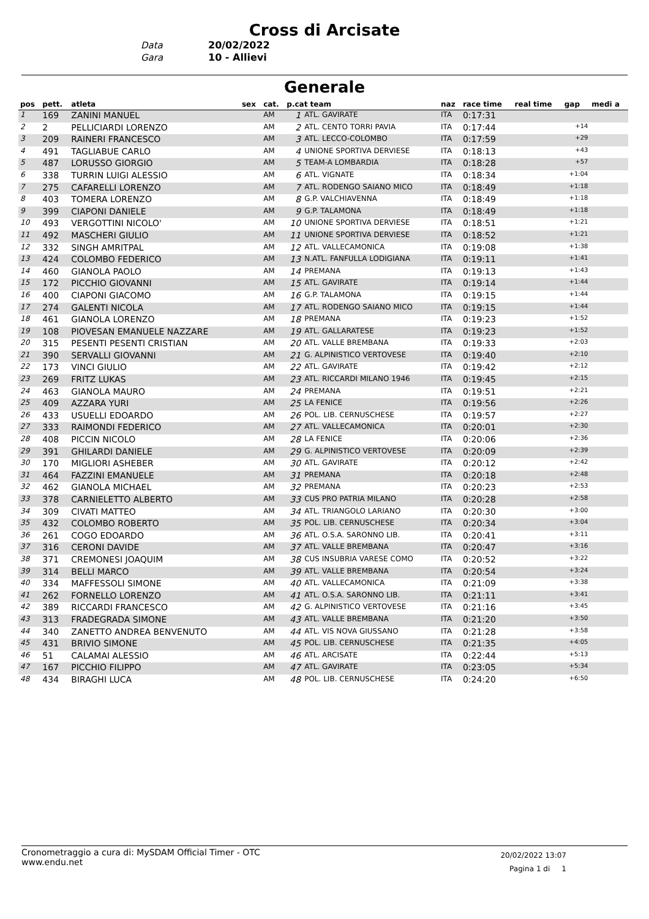Cross di Arcisate
Data 20/02/2022
Gara 10 - Allievi
Generale
| pos | pett. | atleta | sex | cat. | p.cat team | | naz | race time | real time | gap | medi a |
| --- | --- | --- | --- | --- | --- | --- | --- | --- | --- | --- | --- |
| 1 | 169 | ZANINI MANUEL | | AM | 1 | ATL. GAVIRATE | ITA | 0:17:31 | | | |
| 2 | 2 | PELLICIARDI LORENZO | | AM | 2 | ATL. CENTO TORRI PAVIA | ITA | 0:17:44 | | +14 | |
| 3 | 209 | RAINERI FRANCESCO | | AM | 3 | ATL. LECCO-COLOMBO | ITA | 0:17:59 | | +29 | |
| 4 | 491 | TAGLIABUE CARLO | | AM | 4 | UNIONE SPORTIVA DERVIESE | ITA | 0:18:13 | | +43 | |
| 5 | 487 | LORUSSO GIORGIO | | AM | 5 | TEAM-A LOMBARDIA | ITA | 0:18:28 | | +57 | |
| 6 | 338 | TURRIN LUIGI ALESSIO | | AM | 6 | ATL. VIGNATE | ITA | 0:18:34 | | +1:04 | |
| 7 | 275 | CAFARELLI LORENZO | | AM | 7 | ATL. RODENGO SAIANO MICO | ITA | 0:18:49 | | +1:18 | |
| 8 | 403 | TOMERA LORENZO | | AM | 8 | G.P. VALCHIAVENNA | ITA | 0:18:49 | | +1:18 | |
| 9 | 399 | CIAPONI DANIELE | | AM | 9 | G.P. TALAMONA | ITA | 0:18:49 | | +1:18 | |
| 10 | 493 | VERGOTTINI NICOLO' | | AM | 10 | UNIONE SPORTIVA DERVIESE | ITA | 0:18:51 | | +1:21 | |
| 11 | 492 | MASCHERI GIULIO | | AM | 11 | UNIONE SPORTIVA DERVIESE | ITA | 0:18:52 | | +1:21 | |
| 12 | 332 | SINGH AMRITPAL | | AM | 12 | ATL. VALLECAMONICA | ITA | 0:19:08 | | +1:38 | |
| 13 | 424 | COLOMBO FEDERICO | | AM | 13 | N.ATL. FANFULLA LODIGIANA | ITA | 0:19:11 | | +1:41 | |
| 14 | 460 | GIANOLA PAOLO | | AM | 14 | PREMANA | ITA | 0:19:13 | | +1:43 | |
| 15 | 172 | PICCHIO GIOVANNI | | AM | 15 | ATL. GAVIRATE | ITA | 0:19:14 | | +1:44 | |
| 16 | 400 | CIAPONI GIACOMO | | AM | 16 | G.P. TALAMONA | ITA | 0:19:15 | | +1:44 | |
| 17 | 274 | GALENTI NICOLA | | AM | 17 | ATL. RODENGO SAIANO MICO | ITA | 0:19:15 | | +1:44 | |
| 18 | 461 | GIANOLA LORENZO | | AM | 18 | PREMANA | ITA | 0:19:23 | | +1:52 | |
| 19 | 108 | PIOVESAN EMANUELE NAZZARE | | AM | 19 | ATL. GALLARATESE | ITA | 0:19:23 | | +1:52 | |
| 20 | 315 | PESENTI PESENTI CRISTIAN | | AM | 20 | ATL. VALLE BREMBANA | ITA | 0:19:33 | | +2:03 | |
| 21 | 390 | SERVALLI GIOVANNI | | AM | 21 | G. ALPINISTICO VERTOVESE | ITA | 0:19:40 | | +2:10 | |
| 22 | 173 | VINCI GIULIO | | AM | 22 | ATL. GAVIRATE | ITA | 0:19:42 | | +2:12 | |
| 23 | 269 | FRITZ LUKAS | | AM | 23 | ATL. RICCARDI MILANO 1946 | ITA | 0:19:45 | | +2:15 | |
| 24 | 463 | GIANOLA MAURO | | AM | 24 | PREMANA | ITA | 0:19:51 | | +2:21 | |
| 25 | 409 | AZZARA YURI | | AM | 25 | LA FENICE | ITA | 0:19:56 | | +2:26 | |
| 26 | 433 | USUELLI EDOARDO | | AM | 26 | POL. LIB. CERNUSCHESE | ITA | 0:19:57 | | +2:27 | |
| 27 | 333 | RAIMONDI FEDERICO | | AM | 27 | ATL. VALLECAMONICA | ITA | 0:20:01 | | +2:30 | |
| 28 | 408 | PICCIN NICOLO | | AM | 28 | LA FENICE | ITA | 0:20:06 | | +2:36 | |
| 29 | 391 | GHILARDI DANIELE | | AM | 29 | G. ALPINISTICO VERTOVESE | ITA | 0:20:09 | | +2:39 | |
| 30 | 170 | MIGLIORI ASHEBER | | AM | 30 | ATL. GAVIRATE | ITA | 0:20:12 | | +2:42 | |
| 31 | 464 | FAZZINI EMANUELE | | AM | 31 | PREMANA | ITA | 0:20:18 | | +2:48 | |
| 32 | 462 | GIANOLA MICHAEL | | AM | 32 | PREMANA | ITA | 0:20:23 | | +2:53 | |
| 33 | 378 | CARNIELETTO ALBERTO | | AM | 33 | CUS PRO PATRIA MILANO | ITA | 0:20:28 | | +2:58 | |
| 34 | 309 | CIVATI MATTEO | | AM | 34 | ATL. TRIANGOLO LARIANO | ITA | 0:20:30 | | +3:00 | |
| 35 | 432 | COLOMBO ROBERTO | | AM | 35 | POL. LIB. CERNUSCHESE | ITA | 0:20:34 | | +3:04 | |
| 36 | 261 | COGO EDOARDO | | AM | 36 | ATL. O.S.A. SARONNO LIB. | ITA | 0:20:41 | | +3:11 | |
| 37 | 316 | CERONI DAVIDE | | AM | 37 | ATL. VALLE BREMBANA | ITA | 0:20:47 | | +3:16 | |
| 38 | 371 | CREMONESI JOAQUIM | | AM | 38 | CUS INSUBRIA VARESE COMO | ITA | 0:20:52 | | +3:22 | |
| 39 | 314 | BELLI MARCO | | AM | 39 | ATL. VALLE BREMBANA | ITA | 0:20:54 | | +3:24 | |
| 40 | 334 | MAFFESSOLI SIMONE | | AM | 40 | ATL. VALLECAMONICA | ITA | 0:21:09 | | +3:38 | |
| 41 | 262 | FORNELLO LORENZO | | AM | 41 | ATL. O.S.A. SARONNO LIB. | ITA | 0:21:11 | | +3:41 | |
| 42 | 389 | RICCARDI FRANCESCO | | AM | 42 | G. ALPINISTICO VERTOVESE | ITA | 0:21:16 | | +3:45 | |
| 43 | 313 | FRADEGRADA SIMONE | | AM | 43 | ATL. VALLE BREMBANA | ITA | 0:21:20 | | +3:50 | |
| 44 | 340 | ZANETTO ANDREA BENVENUTO | | AM | 44 | ATL. VIS NOVA GIUSSANO | ITA | 0:21:28 | | +3:58 | |
| 45 | 431 | BRIVIO SIMONE | | AM | 45 | POL. LIB. CERNUSCHESE | ITA | 0:21:35 | | +4:05 | |
| 46 | 51 | CALAMAI ALESSIO | | AM | 46 | ATL. ARCISATE | ITA | 0:22:44 | | +5:13 | |
| 47 | 167 | PICCHIO FILIPPO | | AM | 47 | ATL. GAVIRATE | ITA | 0:23:05 | | +5:34 | |
| 48 | 434 | BIRAGHI LUCA | | AM | 48 | POL. LIB. CERNUSCHESE | ITA | 0:24:20 | | +6:50 | |
Cronometraggio a cura di: MySDAM Official Timer - OTC
www.endu.net
20/02/2022 13:07
Pagina 1 di 1